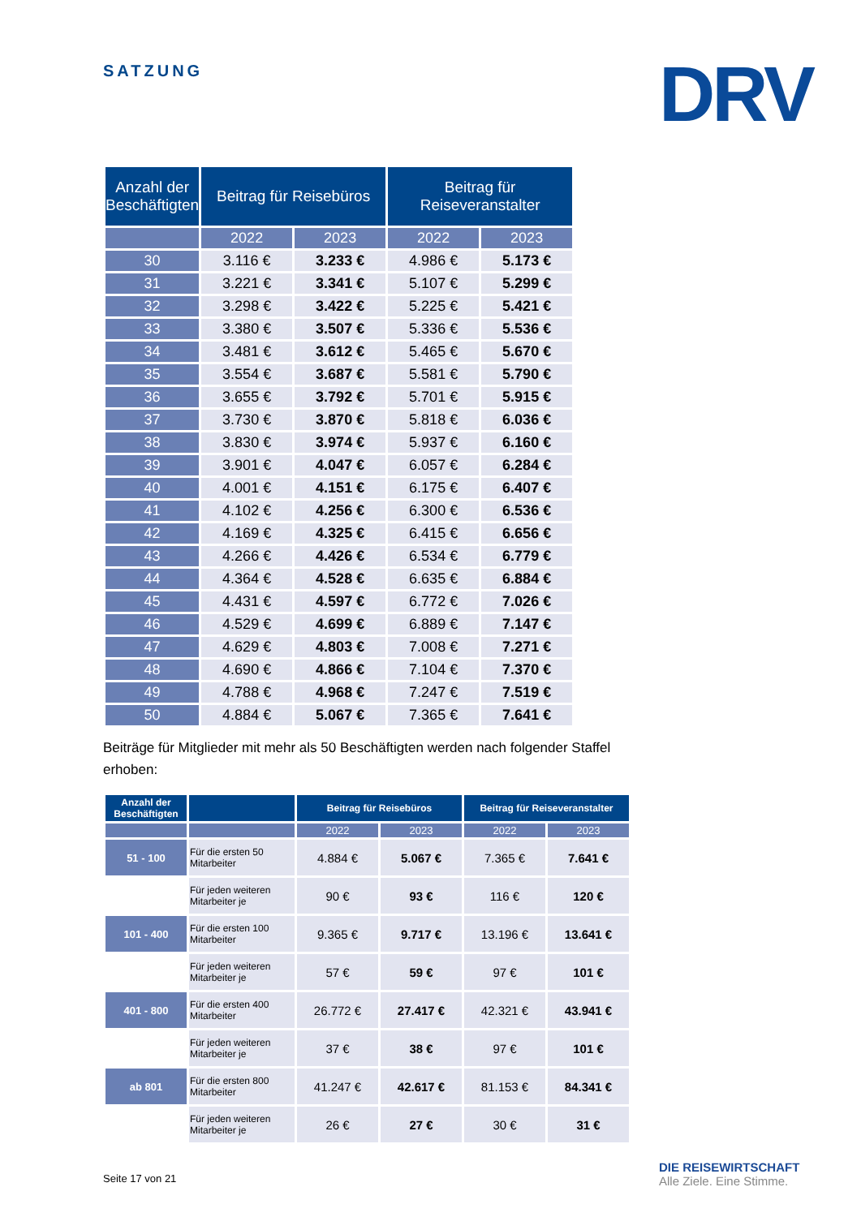SATZUNG DRV
| Anzahl der Beschäftigten | Beitrag für Reisebüros | | Beitrag für Reiseveranstalter | |
| --- | --- | --- | --- | --- |
| | 2022 | 2023 | 2022 | 2023 |
| 30 | 3.116 € | 3.233 € | 4.986 € | 5.173 € |
| 31 | 3.221 € | 3.341 € | 5.107 € | 5.299 € |
| 32 | 3.298 € | 3.422 € | 5.225 € | 5.421 € |
| 33 | 3.380 € | 3.507 € | 5.336 € | 5.536 € |
| 34 | 3.481 € | 3.612 € | 5.465 € | 5.670 € |
| 35 | 3.554 € | 3.687 € | 5.581 € | 5.790 € |
| 36 | 3.655 € | 3.792 € | 5.701 € | 5.915 € |
| 37 | 3.730 € | 3.870 € | 5.818 € | 6.036 € |
| 38 | 3.830 € | 3.974 € | 5.937 € | 6.160 € |
| 39 | 3.901 € | 4.047 € | 6.057 € | 6.284 € |
| 40 | 4.001 € | 4.151 € | 6.175 € | 6.407 € |
| 41 | 4.102 € | 4.256 € | 6.300 € | 6.536 € |
| 42 | 4.169 € | 4.325 € | 6.415 € | 6.656 € |
| 43 | 4.266 € | 4.426 € | 6.534 € | 6.779 € |
| 44 | 4.364 € | 4.528 € | 6.635 € | 6.884 € |
| 45 | 4.431 € | 4.597 € | 6.772 € | 7.026 € |
| 46 | 4.529 € | 4.699 € | 6.889 € | 7.147 € |
| 47 | 4.629 € | 4.803 € | 7.008 € | 7.271 € |
| 48 | 4.690 € | 4.866 € | 7.104 € | 7.370 € |
| 49 | 4.788 € | 4.968 € | 7.247 € | 7.519 € |
| 50 | 4.884 € | 5.067 € | 7.365 € | 7.641 € |
Beiträge für Mitglieder mit mehr als 50 Beschäftigten werden nach folgender Staffel erhoben:
| Anzahl der Beschäftigten | | Beitrag für Reisebüros | | Beitrag für Reiseveranstalter | |
| --- | --- | --- | --- | --- | --- |
| | | 2022 | 2023 | 2022 | 2023 |
| 51 - 100 | Für die ersten 50 Mitarbeiter | 4.884 € | 5.067 € | 7.365 € | 7.641 € |
| | Für jeden weiteren Mitarbeiter je | 90 € | 93 € | 116 € | 120 € |
| 101 - 400 | Für die ersten 100 Mitarbeiter | 9.365 € | 9.717 € | 13.196 € | 13.641 € |
| | Für jeden weiteren Mitarbeiter je | 57 € | 59 € | 97 € | 101 € |
| 401 - 800 | Für die ersten 400 Mitarbeiter | 26.772 € | 27.417 € | 42.321 € | 43.941 € |
| | Für jeden weiteren Mitarbeiter je | 37 € | 38 € | 97 € | 101 € |
| ab 801 | Für die ersten 800 Mitarbeiter | 41.247 € | 42.617 € | 81.153 € | 84.341 € |
| | Für jeden weiteren Mitarbeiter je | 26 € | 27 € | 30 € | 31 € |
Seite 17 von 21
DIE REISEWIRTSCHAFT
Alle Ziele. Eine Stimme.